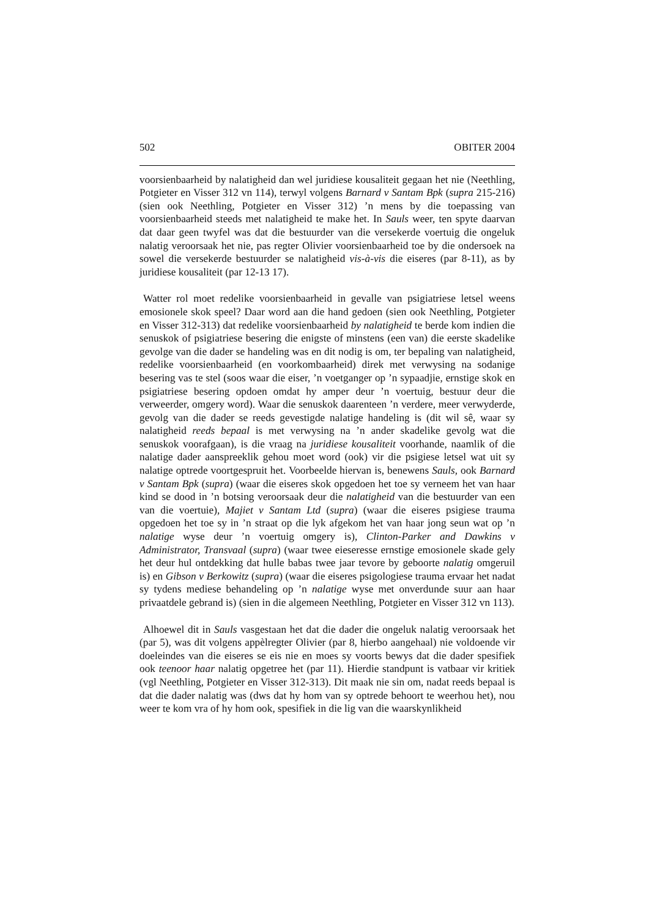502 OBITER 2004
voorsienbaarheid by nalatigheid dan wel juridiese kousaliteit gegaan het nie (Neethling, Potgieter en Visser 312 vn 114), terwyl volgens Barnard v Santam Bpk (supra 215-216) (sien ook Neethling, Potgieter en Visser 312) ’n mens by die toepassing van voorsienbaarheid steeds met nalatigheid te make het. In Sauls weer, ten spyte daarvan dat daar geen twyfel was dat die bestuurder van die versekerde voertuig die ongeluk nalatig veroorsaak het nie, pas regter Olivier voorsienbaarheid toe by die ondersoek na sowel die versekerde bestuurder se nalatigheid vis-à-vis die eiseres (par 8-11), as by juridiese kousaliteit (par 12-13 17).
Watter rol moet redelike voorsienbaarheid in gevalle van psigiatriese letsel weens emosionele skok speel? Daar word aan die hand gedoen (sien ook Neethling, Potgieter en Visser 312-313) dat redelike voorsienbaarheid by nalatigheid te berde kom indien die senuskok of psigiatriese besering die enigste of minstens (een van) die eerste skadelike gevolge van die dader se handeling was en dit nodig is om, ter bepaling van nalatigheid, redelike voorsienbaarheid (en voorkombaarheid) direk met verwysing na sodanige besering vas te stel (soos waar die eiser, ’n voetganger op ’n sypaadjie, ernstige skok en psigiatriese besering opdoen omdat hy amper deur ’n voertuig, bestuur deur die verweerder, omgery word). Waar die senuskok daarenteen ’n verdere, meer verwyderde, gevolg van die dader se reeds gevestigde nalatige handeling is (dit wil sê, waar sy nalatigheid reeds bepaal is met verwysing na ’n ander skadelike gevolg wat die senuskok voorafgaan), is die vraag na juridiese kousaliteit voorhande, naamlik of die nalatige dader aanspreeklik gehou moet word (ook) vir die psigiese letsel wat uit sy nalatige optrede voortgespruit het. Voorbeelde hiervan is, benewens Sauls, ook Barnard v Santam Bpk (supra) (waar die eiseres skok opgedoen het toe sy verneem het van haar kind se dood in ’n botsing veroorsaak deur die nalatigheid van die bestuurder van een van die voertuie), Majiet v Santam Ltd (supra) (waar die eiseres psigiese trauma opgedoen het toe sy in ’n straat op die lyk afgekom het van haar jong seun wat op ’n nalatige wyse deur ’n voertuig omgery is), Clinton-Parker and Dawkins v Administrator, Transvaal (supra) (waar twee eieseresse ernstige emosionele skade gely het deur hul ontdekking dat hulle babas twee jaar tevore by geboorte nalatig omgeruil is) en Gibson v Berkowitz (supra) (waar die eiseres psigologiese trauma ervaar het nadat sy tydens mediese behandeling op ’n nalatige wyse met onverdunde suur aan haar privaatdele gebrand is) (sien in die algemeen Neethling, Potgieter en Visser 312 vn 113).
Alhoewel dit in Sauls vasgestaan het dat die dader die ongeluk nalatig veroorsaak het (par 5), was dit volgens appèlregter Olivier (par 8, hierbo aangehaal) nie voldoende vir doeleindes van die eiseres se eis nie en moes sy voorts bewys dat die dader spesifiek ook teenoor haar nalatig opgetree het (par 11). Hierdie standpunt is vatbaar vir kritiek (vgl Neethling, Potgieter en Visser 312-313). Dit maak nie sin om, nadat reeds bepaal is dat die dader nalatig was (dws dat hy hom van sy optrede behoort te weerhou het), nou weer te kom vra of hy hom ook, spesifiek in die lig van die waarskynlikheid